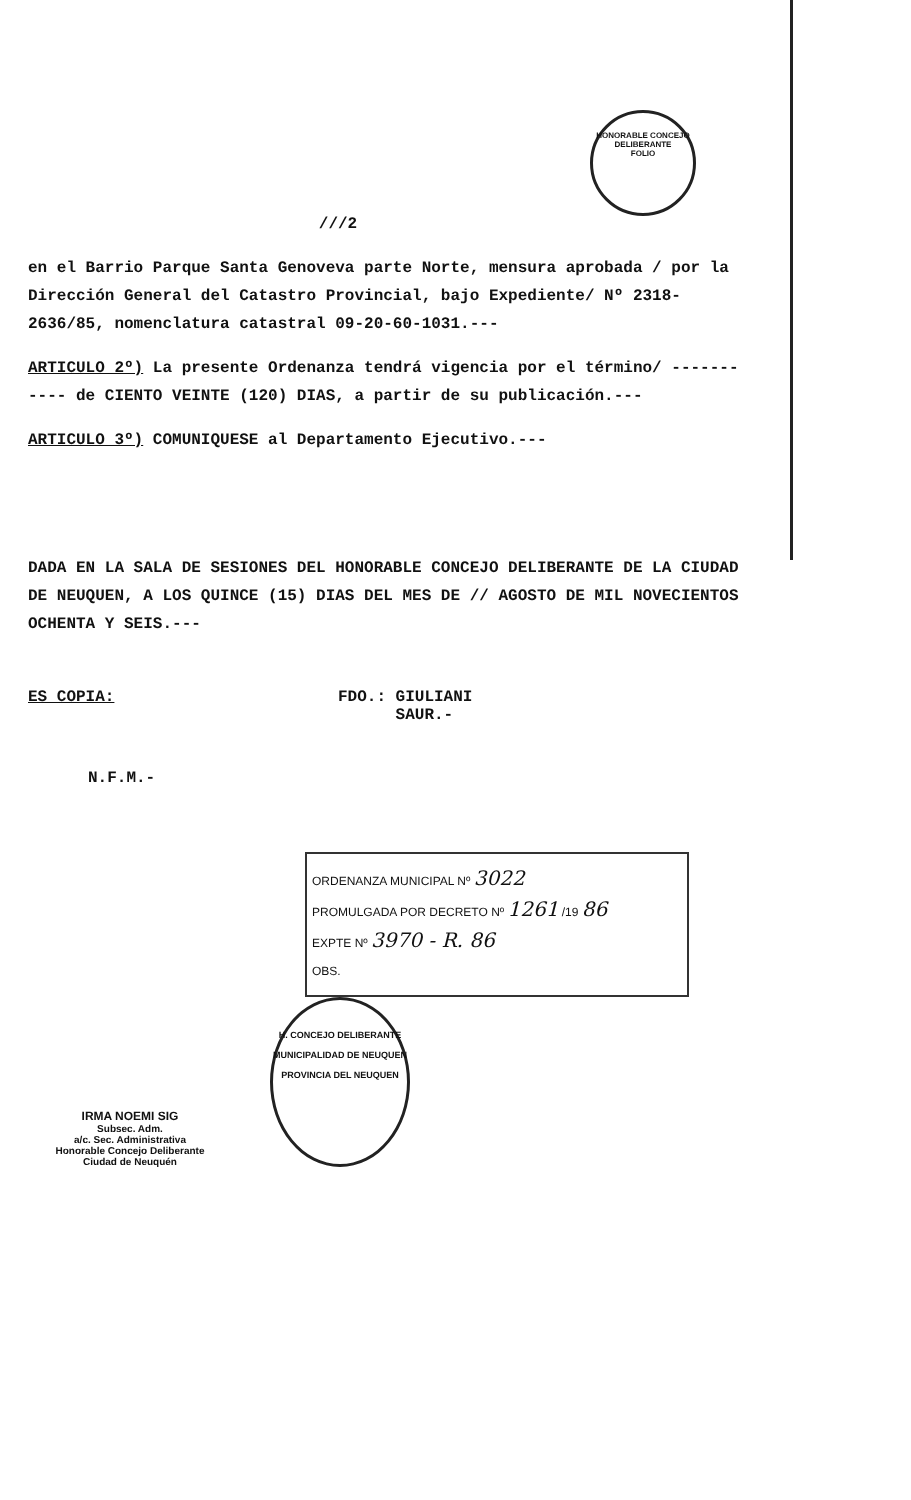HONORABLE CONCEJO DELIBERANTE
FOLIO
///2
en el Barrio Parque Santa Genoveva parte Norte, mensura aprobada / por la Dirección General del Catastro Provincial, bajo Expediente/ Nº 2318-2636/85, nomenclatura catastral 09-20-60-1031.---
ARTICULO 2º) La presente Ordenanza tendrá vigencia por el término/ ----------- de CIENTO VEINTE (120) DIAS, a partir de su publicación.---
ARTICULO 3º) COMUNIQUESE al Departamento Ejecutivo.---
DADA EN LA SALA DE SESIONES DEL HONORABLE CONCEJO DELIBERANTE DE LA CIUDAD DE NEUQUEN, A LOS QUINCE (15) DIAS DEL MES DE // AGOSTO DE MIL NOVECIENTOS OCHENTA Y SEIS.---
ES COPIA: FDO.: GIULIANI
SAUR.-
N.F.M.-
ORDENANZA MUNICIPAL Nº 3022
PROMULGADA POR DECRETO Nº 1261 /19 86
EXPTE Nº 3970 - R. 86
OBS.
IRMA NOEMI SIG
Subsec. Adm.
a/c. Sec. Administrativa
Honorable Concejo Deliberante
Ciudad de Neuquén
H. CONCEJO DELIBERANTE
MUNICIPALIDAD DE NEUQUEN
PROVINCIA DEL NEUQUEN